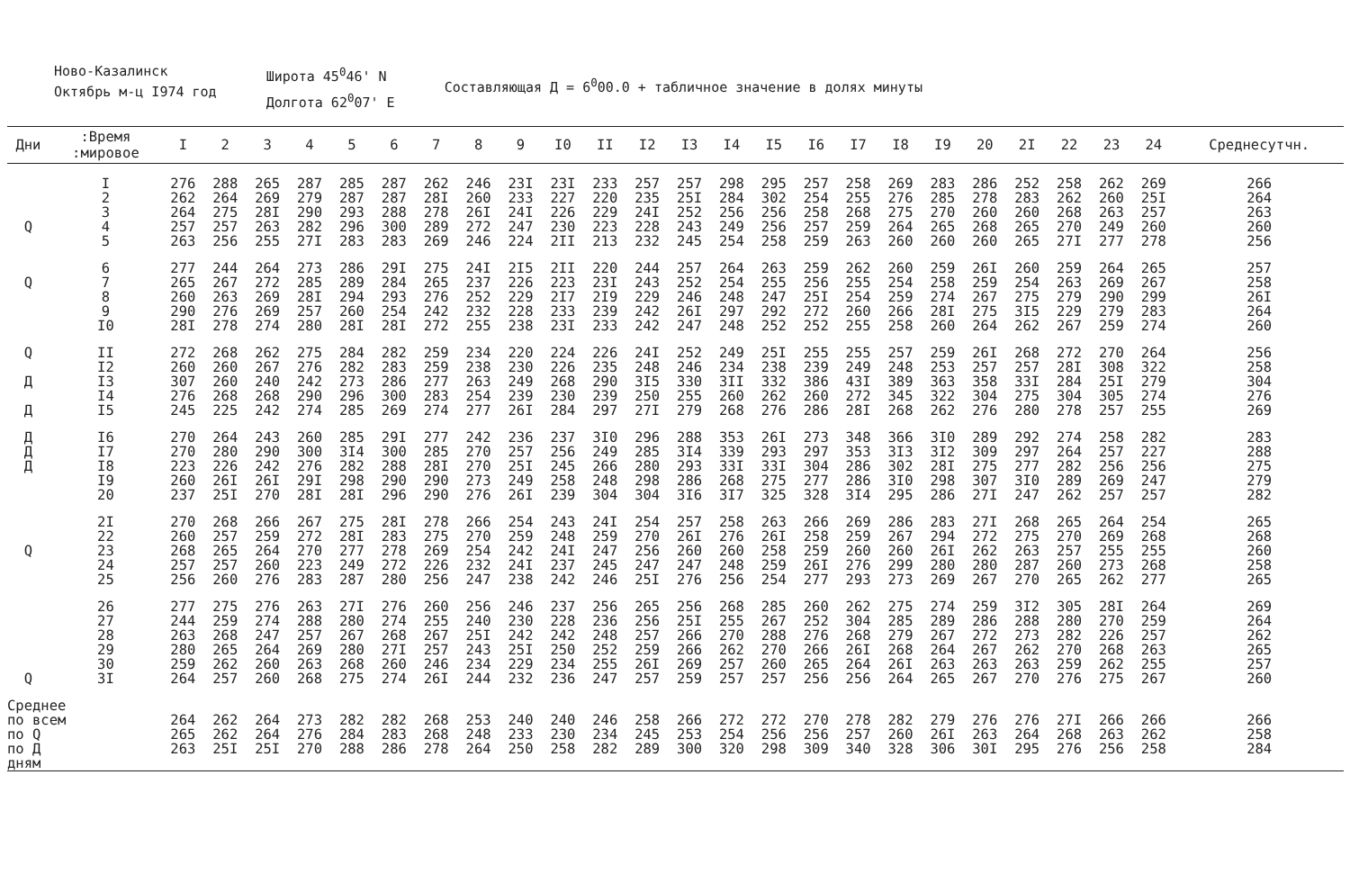Ново-Казалинск
Октябрь м-ц I974 год
Широта 45<sup>0</sup>46' N
Долгота 62<sup>0</sup>07' E
Составляющая Д = 6<sup>0</sup>00.0 + табличное значение в долях минуты
| Дни | :Время :мировое | I | 2 | 3 | 4 | 5 | 6 | 7 | 8 | 9 | I0 | II | I2 | I3 | I4 | I5 | I6 | I7 | I8 | I9 | 20 | 2I | 22 | 23 | 24 | Среднесутчн. |
| --- | --- | --- | --- | --- | --- | --- | --- | --- | --- | --- | --- | --- | --- | --- | --- | --- | --- | --- | --- | --- | --- | --- | --- | --- | --- | --- |
| | I | 276 | 288 | 265 | 287 | 285 | 287 | 262 | 246 | 23I | 23I | 233 | 257 | 257 | 298 | 295 | 257 | 258 | 269 | 283 | 286 | 252 | 258 | 262 | 269 | 266 |
| | 2 | 262 | 264 | 269 | 279 | 287 | 287 | 28I | 260 | 233 | 227 | 220 | 235 | 25I | 284 | 302 | 254 | 255 | 276 | 285 | 278 | 283 | 262 | 260 | 25I | 264 |
| | 3 | 264 | 275 | 28I | 290 | 293 | 288 | 278 | 26I | 24I | 226 | 229 | 24I | 252 | 256 | 256 | 258 | 268 | 275 | 270 | 260 | 260 | 268 | 263 | 257 | 263 |
| Q | 4 | 257 | 257 | 263 | 282 | 296 | 300 | 289 | 272 | 247 | 230 | 223 | 228 | 243 | 249 | 256 | 257 | 259 | 264 | 265 | 268 | 265 | 270 | 249 | 260 | 260 |
| | 5 | 263 | 256 | 255 | 27I | 283 | 283 | 269 | 246 | 224 | 2II | 213 | 232 | 245 | 254 | 258 | 259 | 263 | 260 | 260 | 260 | 265 | 27I | 277 | 278 | 256 |
| | 6 | 277 | 244 | 264 | 273 | 286 | 29I | 275 | 24I | 2I5 | 2II | 220 | 244 | 257 | 264 | 263 | 259 | 262 | 260 | 259 | 26I | 260 | 259 | 264 | 265 | 257 |
| Q | 7 | 265 | 267 | 272 | 285 | 289 | 284 | 265 | 237 | 226 | 223 | 23I | 243 | 252 | 254 | 255 | 256 | 255 | 254 | 258 | 259 | 254 | 263 | 269 | 267 | 258 |
| | 8 | 260 | 263 | 269 | 28I | 294 | 293 | 276 | 252 | 229 | 2I7 | 2I9 | 229 | 246 | 248 | 247 | 25I | 254 | 259 | 274 | 267 | 275 | 279 | 290 | 299 | 26I |
| | 9 | 290 | 276 | 269 | 257 | 260 | 254 | 242 | 232 | 228 | 233 | 239 | 242 | 26I | 297 | 292 | 272 | 260 | 266 | 28I | 275 | 3I5 | 229 | 279 | 283 | 264 |
| | I0 | 28I | 278 | 274 | 280 | 28I | 28I | 272 | 255 | 238 | 23I | 233 | 242 | 247 | 248 | 252 | 252 | 255 | 258 | 260 | 264 | 262 | 267 | 259 | 274 | 260 |
| Q | II | 272 | 268 | 262 | 275 | 284 | 282 | 259 | 234 | 220 | 224 | 226 | 24I | 252 | 249 | 25I | 255 | 255 | 257 | 259 | 26I | 268 | 272 | 270 | 264 | 256 |
| | I2 | 260 | 260 | 267 | 276 | 282 | 283 | 259 | 238 | 230 | 226 | 235 | 248 | 246 | 234 | 238 | 239 | 249 | 248 | 253 | 257 | 257 | 28I | 308 | 322 | 258 |
| Д | I3 | 307 | 260 | 240 | 242 | 273 | 286 | 277 | 263 | 249 | 268 | 290 | 3I5 | 330 | 3II | 332 | 386 | 43I | 389 | 363 | 358 | 33I | 284 | 25I | 279 | 304 |
| | I4 | 276 | 268 | 268 | 290 | 296 | 300 | 283 | 254 | 239 | 230 | 239 | 250 | 255 | 260 | 262 | 260 | 272 | 345 | 322 | 304 | 275 | 304 | 305 | 274 | 276 |
| Д | I5 | 245 | 225 | 242 | 274 | 285 | 269 | 274 | 277 | 26I | 284 | 297 | 27I | 279 | 268 | 276 | 286 | 28I | 268 | 262 | 276 | 280 | 278 | 257 | 255 | 269 |
| Д | I6 | 270 | 264 | 243 | 260 | 285 | 29I | 277 | 242 | 236 | 237 | 3I0 | 296 | 288 | 353 | 26I | 273 | 348 | 366 | 3I0 | 289 | 292 | 274 | 258 | 282 | 283 |
| Д | I7 | 270 | 280 | 290 | 300 | 3I4 | 300 | 285 | 270 | 257 | 256 | 249 | 285 | 3I4 | 339 | 293 | 297 | 353 | 3I3 | 3I2 | 309 | 297 | 264 | 257 | 227 | 288 |
| Д | I8 | 223 | 226 | 242 | 276 | 282 | 288 | 28I | 270 | 25I | 245 | 266 | 280 | 293 | 33I | 33I | 304 | 286 | 302 | 28I | 275 | 277 | 282 | 256 | 256 | 275 |
| | I9 | 260 | 26I | 26I | 29I | 298 | 290 | 290 | 273 | 249 | 258 | 248 | 298 | 286 | 268 | 275 | 277 | 286 | 3I0 | 298 | 307 | 3I0 | 289 | 269 | 247 | 279 |
| | 20 | 237 | 25I | 270 | 28I | 28I | 296 | 290 | 276 | 26I | 239 | 304 | 304 | 3I6 | 3I7 | 325 | 328 | 3I4 | 295 | 286 | 27I | 247 | 262 | 257 | 257 | 282 |
| | 2I | 270 | 268 | 266 | 267 | 275 | 28I | 278 | 266 | 254 | 243 | 24I | 254 | 257 | 258 | 263 | 266 | 269 | 286 | 283 | 27I | 268 | 265 | 264 | 254 | 265 |
| | 22 | 260 | 257 | 259 | 272 | 28I | 283 | 275 | 270 | 259 | 248 | 259 | 270 | 26I | 276 | 26I | 258 | 259 | 267 | 294 | 272 | 275 | 270 | 269 | 268 | 268 |
| Q | 23 | 268 | 265 | 264 | 270 | 277 | 278 | 269 | 254 | 242 | 24I | 247 | 256 | 260 | 260 | 258 | 259 | 260 | 260 | 26I | 262 | 263 | 257 | 255 | 255 | 260 |
| | 24 | 257 | 257 | 260 | 223 | 249 | 272 | 226 | 232 | 24I | 237 | 245 | 247 | 247 | 248 | 259 | 26I | 276 | 299 | 280 | 280 | 287 | 260 | 273 | 268 | 258 |
| | 25 | 256 | 260 | 276 | 283 | 287 | 280 | 256 | 247 | 238 | 242 | 246 | 25I | 276 | 256 | 254 | 277 | 293 | 273 | 269 | 267 | 270 | 265 | 262 | 277 | 265 |
| | 26 | 277 | 275 | 276 | 263 | 27I | 276 | 260 | 256 | 246 | 237 | 256 | 265 | 256 | 268 | 285 | 260 | 262 | 275 | 274 | 259 | 3I2 | 305 | 28I | 264 | 269 |
| | 27 | 244 | 259 | 274 | 288 | 280 | 274 | 255 | 240 | 230 | 228 | 236 | 256 | 25I | 255 | 267 | 252 | 304 | 285 | 289 | 286 | 288 | 280 | 270 | 259 | 264 |
| | 28 | 263 | 268 | 247 | 257 | 267 | 268 | 267 | 25I | 242 | 242 | 248 | 257 | 266 | 270 | 288 | 276 | 268 | 279 | 267 | 272 | 273 | 282 | 226 | 257 | 262 |
| | 29 | 280 | 265 | 264 | 269 | 280 | 27I | 257 | 243 | 25I | 250 | 252 | 259 | 266 | 262 | 270 | 266 | 26I | 268 | 264 | 267 | 262 | 270 | 268 | 263 | 265 |
| | 30 | 259 | 262 | 260 | 263 | 268 | 260 | 246 | 234 | 229 | 234 | 255 | 26I | 269 | 257 | 260 | 265 | 264 | 26I | 263 | 263 | 263 | 259 | 262 | 255 | 257 |
| Q | 3I | 264 | 257 | 260 | 268 | 275 | 274 | 26I | 244 | 232 | 236 | 247 | 257 | 259 | 257 | 257 | 256 | 256 | 264 | 265 | 267 | 270 | 276 | 275 | 267 | 260 |
| Среднее | | | | | | | | | | | | | | | | | | | | | | | | | | |
| по всем | | 264 | 262 | 264 | 273 | 282 | 282 | 268 | 253 | 240 | 240 | 246 | 258 | 266 | 272 | 272 | 270 | 278 | 282 | 279 | 276 | 276 | 27I | 266 | 266 | 266 |
| по Q | | 265 | 262 | 264 | 276 | 284 | 283 | 268 | 248 | 233 | 230 | 234 | 245 | 253 | 254 | 256 | 256 | 257 | 260 | 26I | 263 | 264 | 268 | 263 | 262 | 258 |
| по Д | | 263 | 25I | 25I | 270 | 288 | 286 | 278 | 264 | 250 | 258 | 282 | 289 | 300 | 320 | 298 | 309 | 340 | 328 | 306 | 30I | 295 | 276 | 256 | 258 | 284 |
| дням | | | | | | | | | | | | | | | | | | | | | | | | | | |